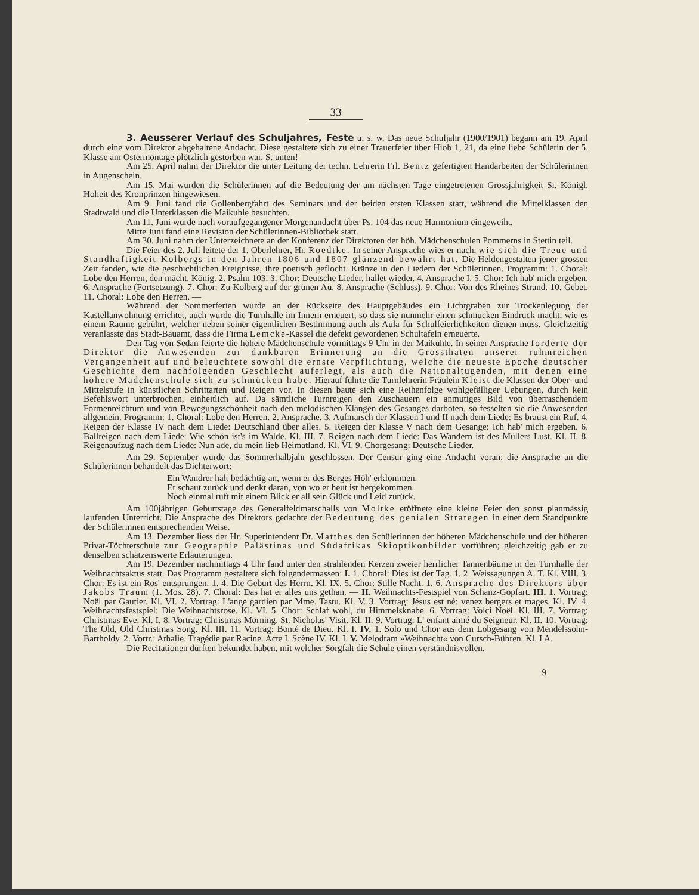33
3. Aeusserer Verlauf des Schuljahres, Feste u. s. w. Das neue Schuljahr (1900/1901) begann am 19. April durch eine vom Direktor abgehaltene Andacht. Diese gestaltete sich zu einer Trauerfeier über Hiob 1, 21, da eine liebe Schülerin der 5. Klasse am Ostermontage plötzlich gestorben war. S. unten!
Am 25. April nahm der Direktor die unter Leitung der techn. Lehrerin Frl. Bentz gefertigten Handarbeiten der Schülerinnen in Augenschein.
Am 15. Mai wurden die Schülerinnen auf die Bedeutung der am nächsten Tage eingetretenen Grossjährigkeit Sr. Königl. Hoheit des Kronprinzen hingewiesen.
Am 9. Juni fand die Gollenbergfahrt des Seminars und der beiden ersten Klassen statt, während die Mittelklassen den Stadtwald und die Unterklassen die Maikuhle besuchten.
Am 11. Juni wurde nach voraufgegangener Morgenandacht über Ps. 104 das neue Harmonium eingeweiht.
Mitte Juni fand eine Revision der Schülerinnen-Bibliothek statt.
Am 30. Juni nahm der Unterzeichnete an der Konferenz der Direktoren der höh. Mädchenschulen Pommerns in Stettin teil.
Die Feier des 2. Juli leitete der 1. Oberlehrer, Hr. Roedtke. In seiner Ansprache wies er nach, wie sich die Treue und Standhaftigkeit Kolbergs in den Jahren 1806 und 1807 glänzend bewährt hat. Die Heldengestalten jener grossen Zeit fanden, wie die geschichtlichen Ereignisse, ihre poetisch geflocht. Kränze in den Liedern der Schülerinnen. Programm: 1. Choral: Lobe den Herren, den mächt. König. 2. Psalm 103. 3. Chor: Deutsche Lieder, hallet wieder. 4. Ansprache I. 5. Chor: Ich hab' mich ergeben. 6. Ansprache (Fortsetzung). 7. Chor: Zu Kolberg auf der grünen Au. 8. Ansprache (Schluss). 9. Chor: Von des Rheines Strand. 10. Gebet. 11. Choral: Lobe den Herren. —
Während der Sommerferien wurde an der Rückseite des Hauptgebäudes ein Lichtgraben zur Trockenlegung der Kastellanwohnung errichtet, auch wurde die Turnhalle im Innern erneuert, so dass sie nunmehr einen schmucken Eindruck macht, wie es einem Raume gebührt, welcher neben seiner eigentlichen Bestimmung auch als Aula für Schulfeierlichkeiten dienen muss. Gleichzeitig veranlasste das Stadt-Bauamt, dass die Firma Lemcke-Kassel die defekt gewordenen Schultafeln erneuerte.
Den Tag von Sedan feierte die höhere Mädchenschule vormittags 9 Uhr in der Maikuhle. In seiner Ansprache forderte der Direktor die Anwesenden zur dankbaren Erinnerung an die Grossthaten unserer ruhmreichen Vergangenheit auf und beleuchtete sowohl die ernste Verpflichtung, welche die neueste Epoche deutscher Geschichte dem nachfolgenden Geschlecht auferlegt, als auch die Nationaltugenden, mit denen eine höhere Mädchenschule sich zu schmücken habe. Hierauf führte die Turnlehrerin Fräulein Kleist die Klassen der Ober- und Mittelstufe in künstlichen Schrittarten und Reigen vor. In diesen baute sich eine Reihenfolge wohlgefälliger Uebungen, durch kein Befehlswort unterbrochen, einheitlich auf. Da sämtliche Turnreigen den Zuschauern ein anmutiges Bild von überraschendem Formenreichtum und von Bewegungsschönheit nach den melodischen Klängen des Gesanges darboten, so fesselten sie die Anwesenden allgemein. Programm: 1. Choral: Lobe den Herren. 2. Ansprache. 3. Aufmarsch der Klassen I und II nach dem Liede: Es braust ein Ruf. 4. Reigen der Klasse IV nach dem Liede: Deutschland über alles. 5. Reigen der Klasse V nach dem Gesange: Ich hab' mich ergeben. 6. Ballreigen nach dem Liede: Wie schön ist's im Walde. Kl. III. 7. Reigen nach dem Liede: Das Wandern ist des Müllers Lust. Kl. II. 8. Reigenaufzug nach dem Liede: Nun ade, du mein lieb Heimatland. Kl. VI. 9. Chorgesang: Deutsche Lieder.
Am 29. September wurde das Sommerhalbjahr geschlossen. Der Censur ging eine Andacht voran; die Ansprache an die Schülerinnen behandelt das Dichterwort:
Ein Wandrer hält bedächtig an, wenn er des Berges Höh' erklommen.
Er schaut zurück und denkt daran, von wo er heut ist hergekommen.
Noch einmal ruft mit einem Blick er all sein Glück und Leid zurück.
Am 100jährigen Geburtstage des Generalfeldmarschalls von Moltke eröffnete eine kleine Feier den sonst planmässig laufenden Unterricht. Die Ansprache des Direktors gedachte der Bedeutung des genialen Strategen in einer dem Standpunkte der Schülerinnen entsprechenden Weise.
Am 13. Dezember liess der Hr. Superintendent Dr. Matthes den Schülerinnen der höheren Mädchenschule und der höheren Privat-Töchterschule zur Geographie Palästinas und Südafrikas Skioptikonbilder vorführen; gleichzeitig gab er zu denselben schätzenswerte Erläuterungen.
Am 19. Dezember nachmittags 4 Uhr fand unter den strahlenden Kerzen zweier herrlicher Tannenbäume in der Turnhalle der Weihnachtsaktus statt. Das Programm gestaltete sich folgendermassen: I. 1. Choral: Dies ist der Tag. 1. 2. Weissagungen A. T. Kl. VIII. 3. Chor: Es ist ein Ros' entsprungen. 1. 4. Die Geburt des Herrn. Kl. IX. 5. Chor: Stille Nacht. 1. 6. Ansprache des Direktors über Jakobs Traum (1. Mos. 28). 7. Choral: Das hat er alles uns gethan. — II. Weihnachts-Festspiel von Schanz-Göpfart. III. 1. Vortrag: Noël par Gautier. Kl. VI. 2. Vortrag: L'ange gardien par Mme. Tastu. Kl. V. 3. Vortrag: Jésus est né: venez bergers et mages. Kl. IV. 4. Weihnachtsfestspiel: Die Weihnachtsrose. Kl. VI. 5. Chor: Schlaf wohl, du Himmelsknabe. 6. Vortrag: Voici Noël. Kl. III. 7. Vortrag: Christmas Eve. Kl. I. 8. Vortrag: Christmas Morning. St. Nicholas' Visit. Kl. II. 9. Vortrag: L' enfant aimé du Seigneur. Kl. II. 10. Vortrag: The Old, Old Christmas Song. Kl. III. 11. Vortrag: Bonté de Dieu. Kl. I. IV. 1. Solo und Chor aus dem Lobgesang von Mendelssohn-Bartholdy. 2. Vortr.: Athalie. Tragédie par Racine. Acte I. Scène IV. Kl. I. V. Melodram »Weihnacht« von Cursch-Bühren. Kl. I A.
Die Recitationen dürften bekundet haben, mit welcher Sorgfalt die Schule einen verständnisvollen,
9